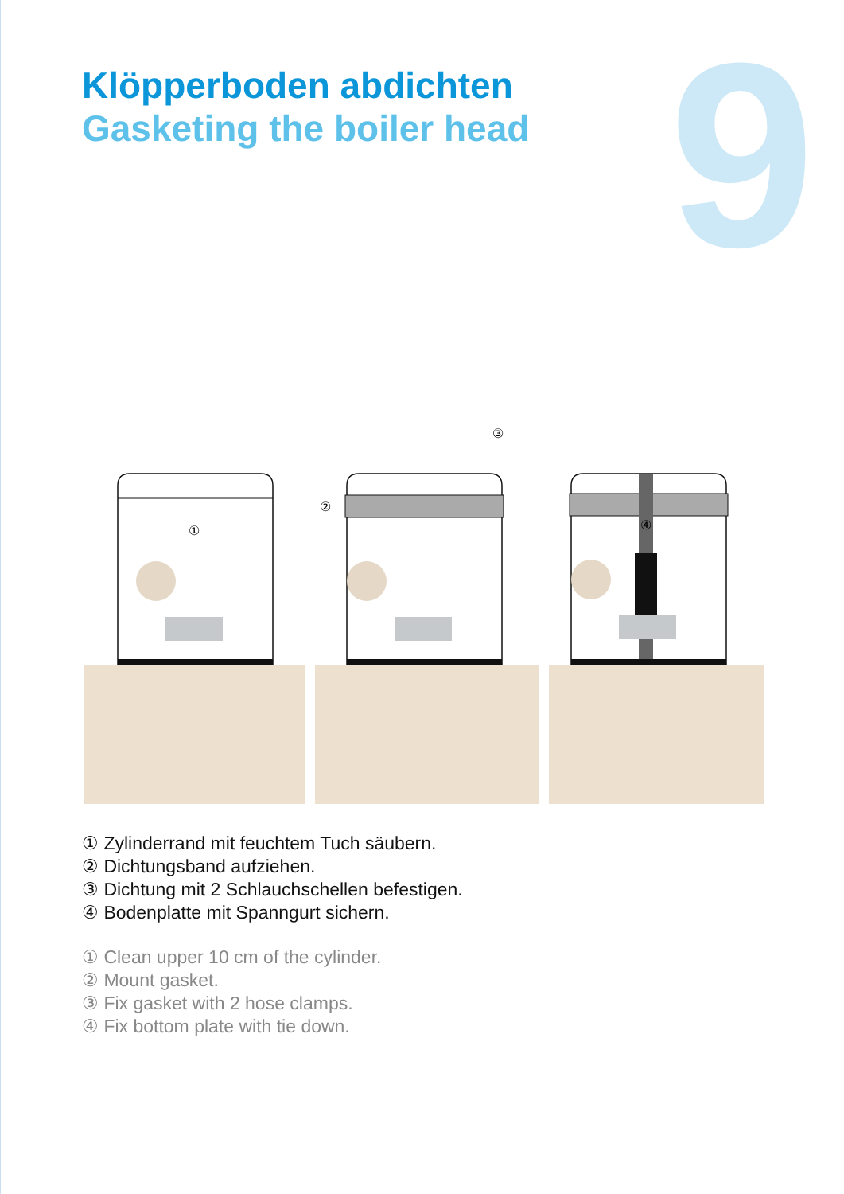9
Klöpperboden abdichten
Gasketing the boiler head
①
②
③
④
① Zylinderrand mit feuchtem Tuch säubern.
② Dichtungsband aufziehen.
③ Dichtung mit 2 Schlauchschellen befestigen.
④ Bodenplatte mit Spanngurt sichern.
① Clean upper 10 cm of the cylinder.
② Mount gasket.
③ Fix gasket with 2 hose clamps.
④ Fix bottom plate with tie down.